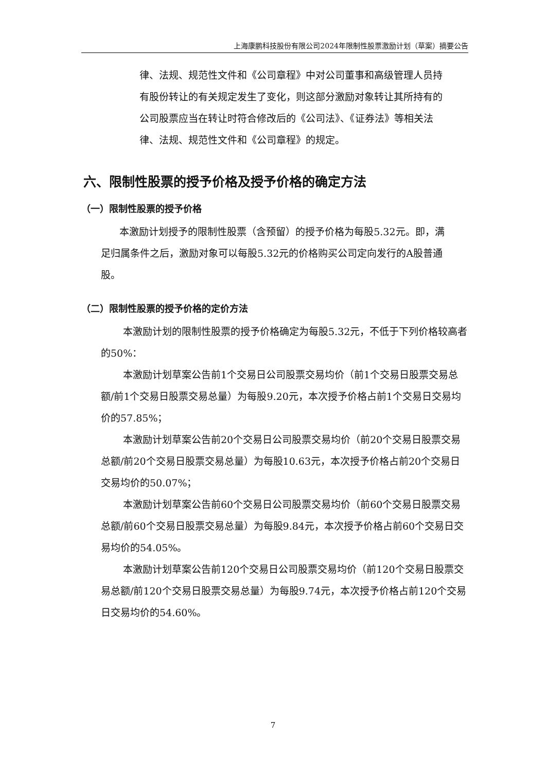上海康鹏科技股份有限公司2024年限制性股票激励计划（草案）摘要公告
律、法规、规范性文件和《公司章程》中对公司董事和高级管理人员持有股份转让的有关规定发生了变化，则这部分激励对象转让其所持有的公司股票应当在转让时符合修改后的《公司法》、《证券法》等相关法律、法规、规范性文件和《公司章程》的规定。
六、限制性股票的授予价格及授予价格的确定方法
（一）限制性股票的授予价格
本激励计划授予的限制性股票（含预留）的授予价格为每股5.32元。即，满足归属条件之后，激励对象可以每股5.32元的价格购买公司定向发行的A股普通股。
（二）限制性股票的授予价格的定价方法
本激励计划的限制性股票的授予价格确定为每股5.32元，不低于下列价格较高者的50%：
本激励计划草案公告前1个交易日公司股票交易均价（前1个交易日股票交易总额/前1个交易日股票交易总量）为每股9.20元，本次授予价格占前1个交易日交易均价的57.85%；
本激励计划草案公告前20个交易日公司股票交易均价（前20个交易日股票交易总额/前20个交易日股票交易总量）为每股10.63元，本次授予价格占前20个交易日交易均价的50.07%；
本激励计划草案公告前60个交易日公司股票交易均价（前60个交易日股票交易总额/前60个交易日股票交易总量）为每股9.84元，本次授予价格占前60个交易日交易均价的54.05%。
本激励计划草案公告前120个交易日公司股票交易均价（前120个交易日股票交易总额/前120个交易日股票交易总量）为每股9.74元，本次授予价格占前120个交易日交易均价的54.60%。
7